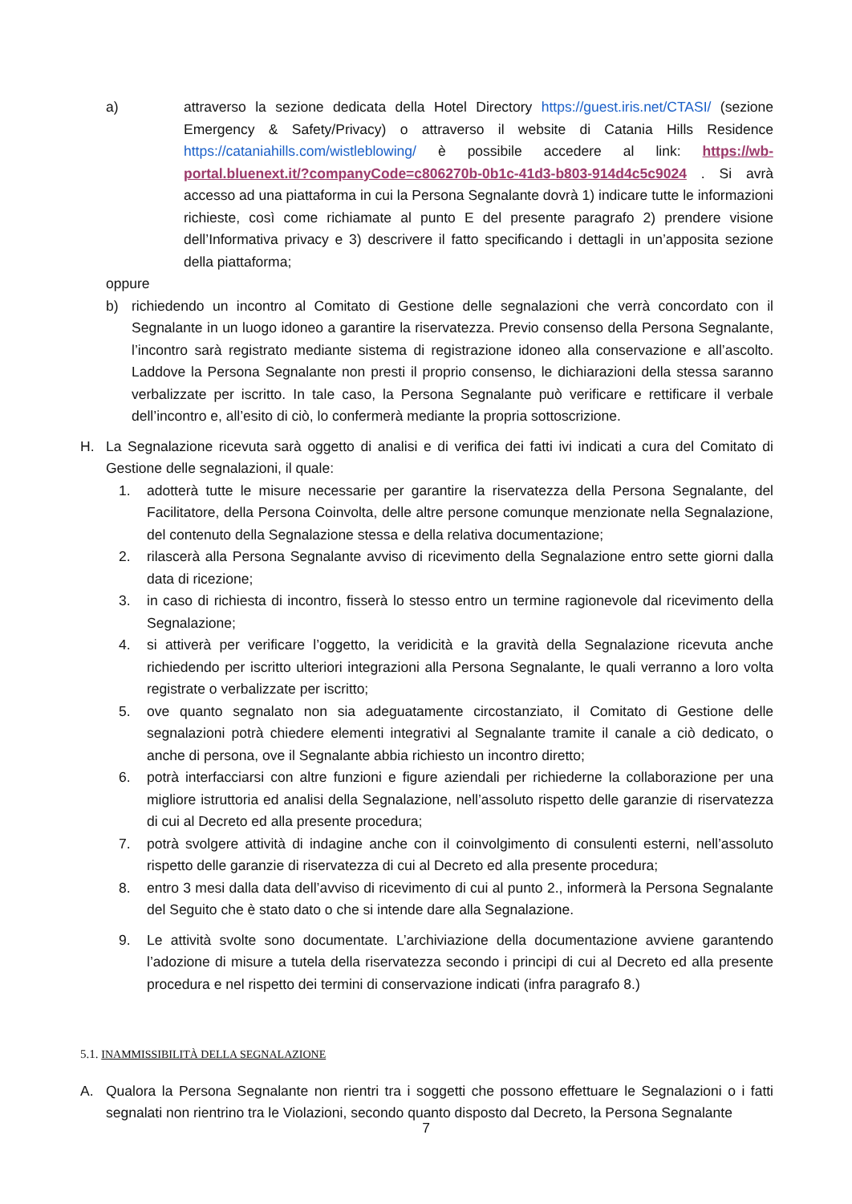a) attraverso la sezione dedicata della Hotel Directory https://guest.iris.net/CTASI/ (sezione Emergency & Safety/Privacy) o attraverso il website di Catania Hills Residence https://cataniahills.com/wistleblowing/ è possibile accedere al link: https://wb-portal.bluenext.it/?companyCode=c806270b-0b1c-41d3-b803-914d4c5c9024 . Si avrà accesso ad una piattaforma in cui la Persona Segnalante dovrà 1) indicare tutte le informazioni richieste, così come richiamate al punto E del presente paragrafo 2) prendere visione dell’Informativa privacy e 3) descrivere il fatto specificando i dettagli in un’apposita sezione della piattaforma;
oppure
b) richiedendo un incontro al Comitato di Gestione delle segnalazioni che verrà concordato con il Segnalante in un luogo idoneo a garantire la riservatezza. Previo consenso della Persona Segnalante, l’incontro sarà registrato mediante sistema di registrazione idoneo alla conservazione e all’ascolto. Laddove la Persona Segnalante non presti il proprio consenso, le dichiarazioni della stessa saranno verbalizzate per iscritto. In tale caso, la Persona Segnalante può verificare e rettificare il verbale dell’incontro e, all’esito di ciò, lo confermerà mediante la propria sottoscrizione.
H. La Segnalazione ricevuta sarà oggetto di analisi e di verifica dei fatti ivi indicati a cura del Comitato di Gestione delle segnalazioni, il quale:
1. adotterà tutte le misure necessarie per garantire la riservatezza della Persona Segnalante, del Facilitatore, della Persona Coinvolta, delle altre persone comunque menzionate nella Segnalazione, del contenuto della Segnalazione stessa e della relativa documentazione;
2. rilascerà alla Persona Segnalante avviso di ricevimento della Segnalazione entro sette giorni dalla data di ricezione;
3. in caso di richiesta di incontro, fisserà lo stesso entro un termine ragionevole dal ricevimento della Segnalazione;
4. si attiverà per verificare l’oggetto, la veridicità e la gravità della Segnalazione ricevuta anche richiedendo per iscritto ulteriori integrazioni alla Persona Segnalante, le quali verranno a loro volta registrate o verbalizzate per iscritto;
5. ove quanto segnalato non sia adeguatamente circostanziato, il Comitato di Gestione delle segnalazioni potrà chiedere elementi integrativi al Segnalante tramite il canale a ciò dedicato, o anche di persona, ove il Segnalante abbia richiesto un incontro diretto;
6. potrà interfacciarsi con altre funzioni e figure aziendali per richiederne la collaborazione per una migliore istruttoria ed analisi della Segnalazione, nell’assoluto rispetto delle garanzie di riservatezza di cui al Decreto ed alla presente procedura;
7. potrà svolgere attività di indagine anche con il coinvolgimento di consulenti esterni, nell’assoluto rispetto delle garanzie di riservatezza di cui al Decreto ed alla presente procedura;
8. entro 3 mesi dalla data dell’avviso di ricevimento di cui al punto 2., informerà la Persona Segnalante del Seguito che è stato dato o che si intende dare alla Segnalazione.
9. Le attività svolte sono documentate. L’archiviazione della documentazione avviene garantendo l’adozione di misure a tutela della riservatezza secondo i principi di cui al Decreto ed alla presente procedura e nel rispetto dei termini di conservazione indicati (infra paragrafo 8.)
5.1. INAMMISSIBILITÀ DELLA SEGNALAZIONE
A. Qualora la Persona Segnalante non rientri tra i soggetti che possono effettuare le Segnalazioni o i fatti segnalati non rientrino tra le Violazioni, secondo quanto disposto dal Decreto, la Persona Segnalante
7